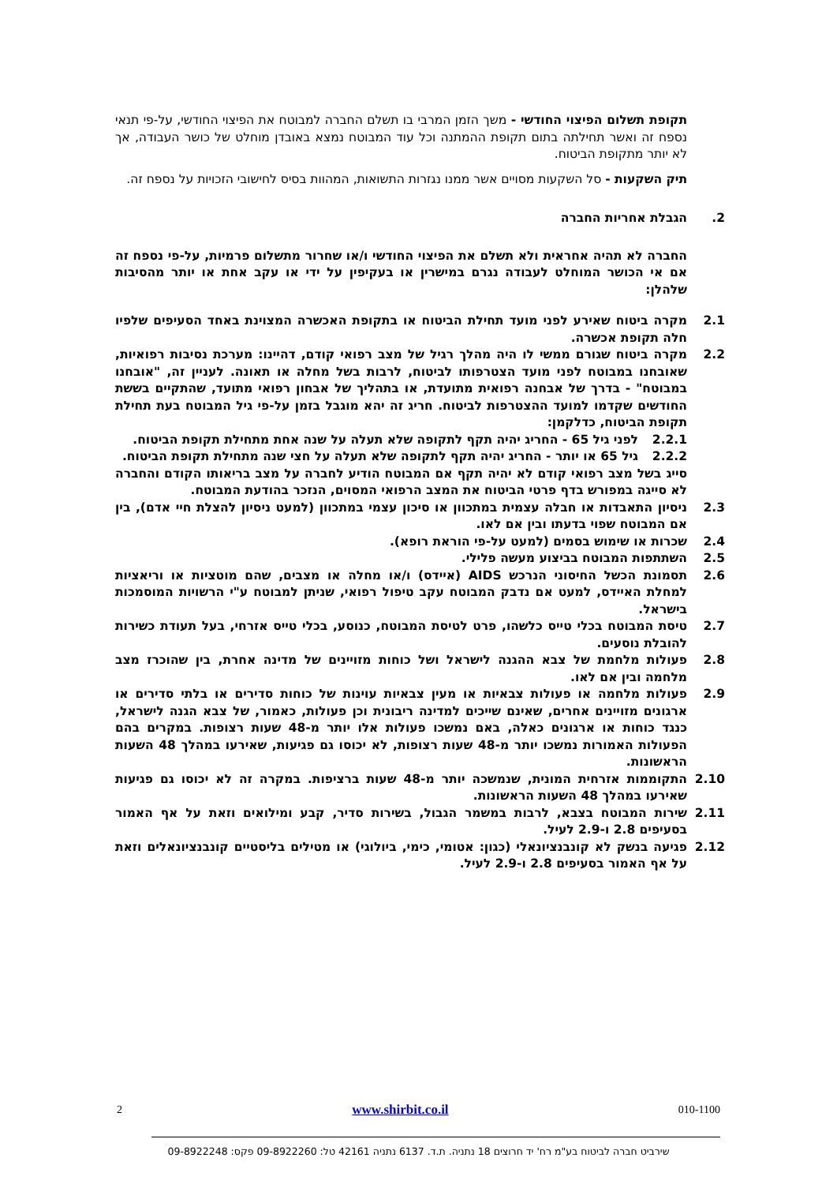תקופת תשלום הפיצוי החודשי - משך הזמן המרבי בו תשלם החברה למבוטח את הפיצוי החודשי, על-פי תנאי נספח זה ואשר תחילתה בתום תקופת ההמתנה וכל עוד המבוטח נמצא באובדן מוחלט של כושר העבודה, אך לא יותר מתקופת הביטוח.
תיק השקעות - סל השקעות מסויים אשר ממנו נגזרות התשואות, המהוות בסיס לחישובי הזכויות על נספח זה.
2. הגבלת אחריות החברה
החברה לא תהיה אחראית ולא תשלם את הפיצוי החודשי ו/או שחרור מתשלום פרמיות, על-פי נספח זה אם אי הכושר המוחלט לעבודה נגרם במישרין או בעקיפין על ידי או עקב אחת או יותר מהסיבות שלהלן:
2.1 מקרה ביטוח שאירע לפני מועד תחילת הביטוח או בתקופת האכשרה המצוינת באחד הסעיפים שלפיו חלה תקופת אכשרה.
2.2 מקרה ביטוח שגורם ממשי לו היה מהלך רגיל של מצב רפואי קודם, דהיינו: מערכת נסיבות רפואיות, שאובחנו במבוטח לפני מועד הצטרפותו לביטוח, לרבות בשל מחלה או תאונה. לעניין זה, "אובחנו במבוטח" - בדרך של אבחנה רפואית מתועדת, או בתהליך של אבחון רפואי מתועד, שהתקיים בששת החודשים שקדמו למועד ההצטרפות לביטוח. חריג זה יהא מוגבל בזמן על-פי גיל המבוטח בעת תחילת תקופת הביטוח, כדלקמן:
2.2.1 לפני גיל 65 - החריג יהיה תקף לתקופה שלא תעלה על שנה אחת מתחילת תקופת הביטוח.
2.2.2 גיל 65 או יותר - החריג יהיה תקף לתקופה שלא תעלה על חצי שנה מתחילת תקופת הביטוח.
סייג בשל מצב רפואי קודם לא יהיה תקף אם המבוטח הודיע לחברה על מצב בריאותו הקודם והחברה לא סייגה במפורש בדף פרטי הביטוח את המצב הרפואי המסוים, הנזכר בהודעת המבוטח.
2.3 ניסיון התאבדות או חבלה עצמית במתכוון או סיכון עצמי במתכוון (למעט ניסיון להצלת חיי אדם), בין אם המבוטח שפוי בדעתו ובין אם לאו.
2.4 שכרות או שימוש בסמים (למעט על-פי הוראת רופא).
2.5 השתתפות המבוטח בביצוע מעשה פלילי.
2.6 תסמונת הכשל החיסוני הנרכש AIDS (איידס) ו/או מחלה או מצבים, שהם מוטציות או וריאציות למחלת האיידס, למעט אם נדבק המבוטח עקב טיפול רפואי, שניתן למבוטח ע"י הרשויות המוסמכות בישראל.
2.7 טיסת המבוטח בכלי טייס כלשהו, פרט לטיסת המבוטח, כנוסע, בכלי טייס אזרחי, בעל תעודת כשירות להובלת נוסעים.
2.8 פעולות מלחמת של צבא ההגנה לישראל ושל כוחות מזויינים של מדינה אחרת, בין שהוכרז מצב מלחמה ובין אם לאו.
2.9 פעולות מלחמה או פעולות צבאיות או מעין צבאיות עוינות של כוחות סדירים או בלתי סדירים או ארגונים מזויינים אחרים, שאינם שייכים למדינה ריבונית וכן פעולות, כאמור, של צבא הגנה לישראל, כנגד כוחות או ארגונים כאלה, באם נמשכו פעולות אלו יותר מ-48 שעות רצופות. במקרים בהם הפעולות האמורות נמשכו יותר מ-48 שעות רצופות, לא יכוסו גם פגיעות, שאירעו במהלך 48 השעות הראשונות.
2.10 התקוממות אזרחית המונית, שנמשכה יותר מ-48 שעות ברציפות. במקרה זה לא יכוסו גם פגיעות שאירעו במהלך 48 השעות הראשונות.
2.11 שירות המבוטח בצבא, לרבות במשמר הגבול, בשירות סדיר, קבע ומילואים וזאת על אף האמור בסעיפים 2.8 ו-2.9 לעיל.
2.12 פגיעה בנשק לא קונבנציונאלי (כגון: אטומי, כימי, ביולוגי) או מטילים בליסטיים קונבנציונאלים וזאת על אף האמור בסעיפים 2.8 ו-2.9 לעיל.
2 www.shirbit.co.il 010-1100
שירביט חברה לביטוח בע"מ רח' יד חרוצים 18 נתניה. ת.ד. 6137 נתניה 42161 טל: 09-8922260 פקס: 09-8922248